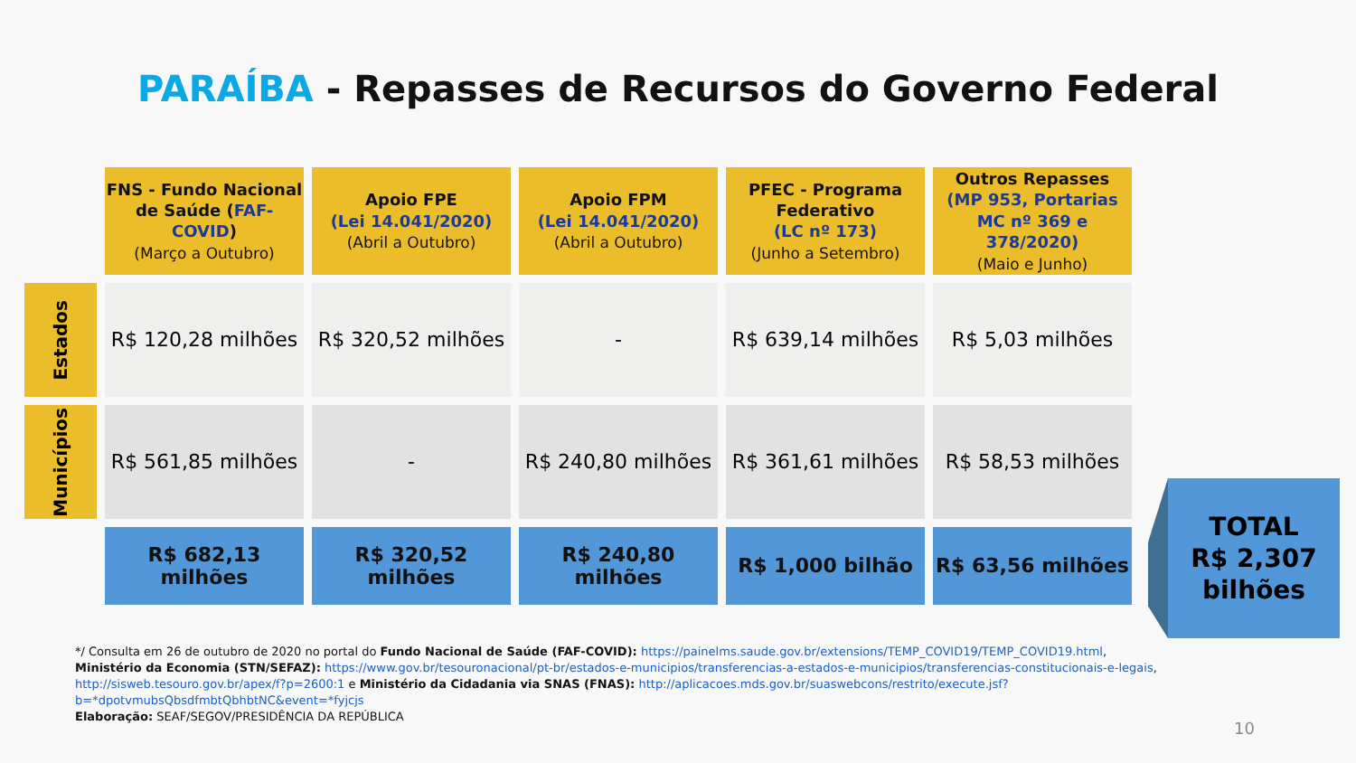PARAÍBA - Repasses de Recursos do Governo Federal
| | FNS - Fundo Nacional de Saúde ( FAF-COVID ) (Março a Outubro) | Apoio FPE (Lei 14.041/2020) (Abril a Outubro) | Apoio FPM (Lei 14.041/2020) (Abril a Outubro) | PFEC - Programa Federativo (LC nº 173) (Junho a Setembro) | Outros Repasses (MP 953, Portarias MC nº 369 e 378/2020) (Maio e Junho) |
| Estados | R$ 120,28 milhões | R$ 320,52 milhões | - | R$ 639,14 milhões | R$ 5,03 milhões |
| Municípios | R$ 561,85 milhões | - | R$ 240,80 milhões | R$ 361,61 milhões | R$ 58,53 milhões |
| | R$ 682,13 milhões | R$ 320,52 milhões | R$ 240,80 milhões | R$ 1,000 bilhão | R$ 63,56 milhões |
TOTAL
R$ 2,307
bilhões
*/ Consulta em 26 de outubro de 2020 no portal do Fundo Nacional de Saúde (FAF-COVID): https://painelms.saude.gov.br/extensions/TEMP_COVID19/TEMP_COVID19.html,
Ministério da Economia (STN/SEFAZ): https://www.gov.br/tesouronacional/pt-br/estados-e-municipios/transferencias-a-estados-e-municipios/transferencias-constitucionais-e-legais,
http://sisweb.tesouro.gov.br/apex/f?p=2600:1 e Ministério da Cidadania via SNAS (FNAS): http://aplicacoes.mds.gov.br/suaswebcons/restrito/execute.jsf?b=*dpotvmubsQbsdfmbtQbhbtNC&event=*fyjcjs
Elaboração: SEAF/SEGOV/PRESIDÊNCIA DA REPÚBLICA
10